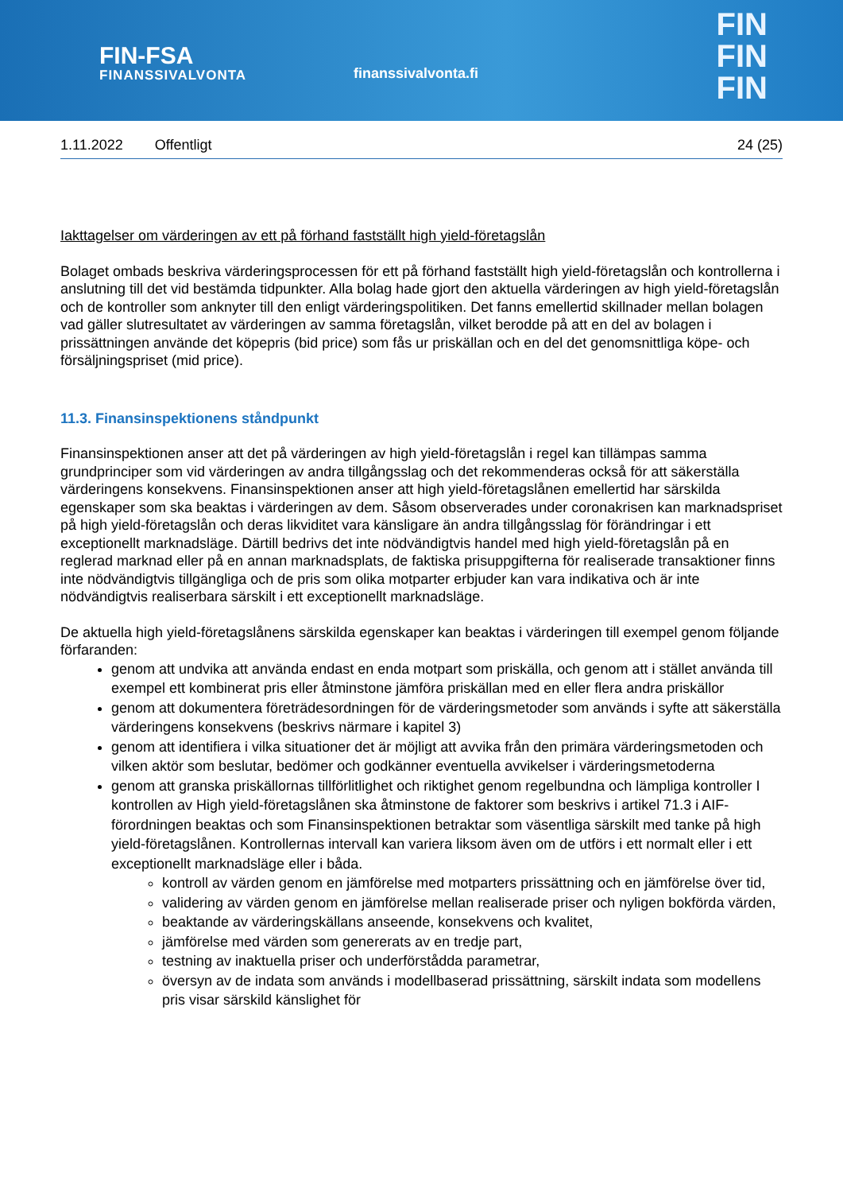FIN-FSA
FINANSSIVALVONTA
finanssivalvonta.fi
FIN
FIN
FIN
1.11.2022 Offentligt 24 (25)
Iakttagelser om värderingen av ett på förhand fastställt high yield-företagslån
Bolaget ombads beskriva värderingsprocessen för ett på förhand fastställt high yield-företagslån och kontrollerna i anslutning till det vid bestämda tidpunkter. Alla bolag hade gjort den aktuella värderingen av high yield-företagslån och de kontroller som anknyter till den enligt värderingspolitiken. Det fanns emellertid skillnader mellan bolagen vad gäller slutresultatet av värderingen av samma företagslån, vilket berodde på att en del av bolagen i prissättningen använde det köpepris (bid price) som fås ur priskällan och en del det genomsnittliga köpe- och försäljningspriset (mid price).
11.3. Finansinspektionens ståndpunkt
Finansinspektionen anser att det på värderingen av high yield-företagslån i regel kan tillämpas samma grundprinciper som vid värderingen av andra tillgångsslag och det rekommenderas också för att säkerställa värderingens konsekvens. Finansinspektionen anser att high yield-företagslånen emellertid har särskilda egenskaper som ska beaktas i värderingen av dem. Såsom observerades under coronakrisen kan marknadspriset på high yield-företagslån och deras likviditet vara känsligare än andra tillgångsslag för förändringar i ett exceptionellt marknadsläge. Därtill bedrivs det inte nödvändigtvis handel med high yield-företagslån på en reglerad marknad eller på en annan marknadsplats, de faktiska prisuppgifterna för realiserade transaktioner finns inte nödvändigtvis tillgängliga och de pris som olika motparter erbjuder kan vara indikativa och är inte nödvändigtvis realiserbara särskilt i ett exceptionellt marknadsläge.
De aktuella high yield-företagslånens särskilda egenskaper kan beaktas i värderingen till exempel genom följande förfaranden:
genom att undvika att använda endast en enda motpart som priskälla, och genom att i stället använda till exempel ett kombinerat pris eller åtminstone jämföra priskällan med en eller flera andra priskällor
genom att dokumentera företrädesordningen för de värderingsmetoder som används i syfte att säkerställa värderingens konsekvens (beskrivs närmare i kapitel 3)
genom att identifiera i vilka situationer det är möjligt att avvika från den primära värderingsmetoden och vilken aktör som beslutar, bedömer och godkänner eventuella avvikelser i värderingsmetoderna
genom att granska priskällornas tillförlitlighet och riktighet genom regelbundna och lämpliga kontroller I kontrollen av High yield-företagslånen ska åtminstone de faktorer som beskrivs i artikel 71.3 i AIF-förordningen beaktas och som Finansinspektionen betraktar som väsentliga särskilt med tanke på high yield-företagslånen. Kontrollernas intervall kan variera liksom även om de utförs i ett normalt eller i ett exceptionellt marknadsläge eller i båda.
kontroll av värden genom en jämförelse med motparters prissättning och en jämförelse över tid,
validering av värden genom en jämförelse mellan realiserade priser och nyligen bokförda värden,
beaktande av värderingskällans anseende, konsekvens och kvalitet,
jämförelse med värden som genererats av en tredje part,
testning av inaktuella priser och underförstådda parametrar,
översyn av de indata som används i modellbaserad prissättning, särskilt indata som modellens pris visar särskild känslighet för